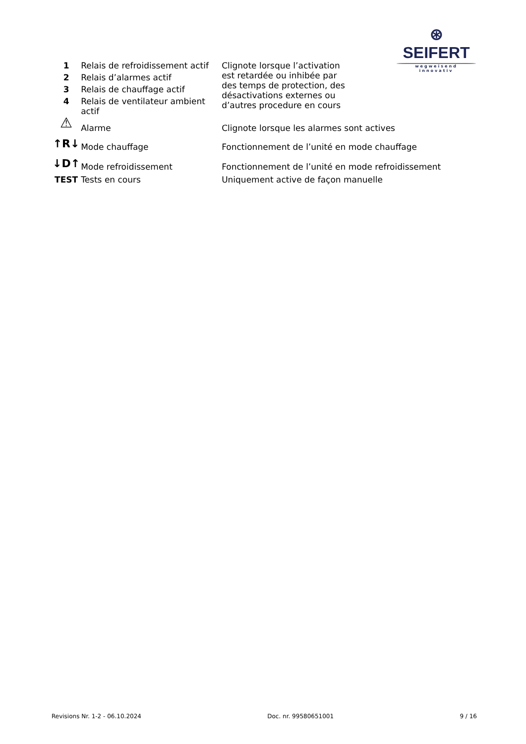⊛ SEIFERT
wegweisend innovativ
| 1 | Relais de refroidissement actif | Clignote lorsque l’activation est retardée ou inhibée par des temps de protection, des désactivations externes ou d’autres procedure en cours |
| 2 | Relais d’alarmes actif | |
| 3 | Relais de chauffage actif | |
| 4 | Relais de ventilateur ambient actif | |
| ⚠ | Alarme | Clignote lorsque les alarmes sont actives |
| ↑R↓ | Mode chauffage | Fonctionnement de l’unité en mode chauffage |
| ↓D↑ | Mode refroidissement | Fonctionnement de l’unité en mode refroidissement |
| TEST | Tests en cours | Uniquement active de façon manuelle |
Revisions Nr. 1-2 - 06.10.2024 Doc. nr. 99580651001 9 / 16